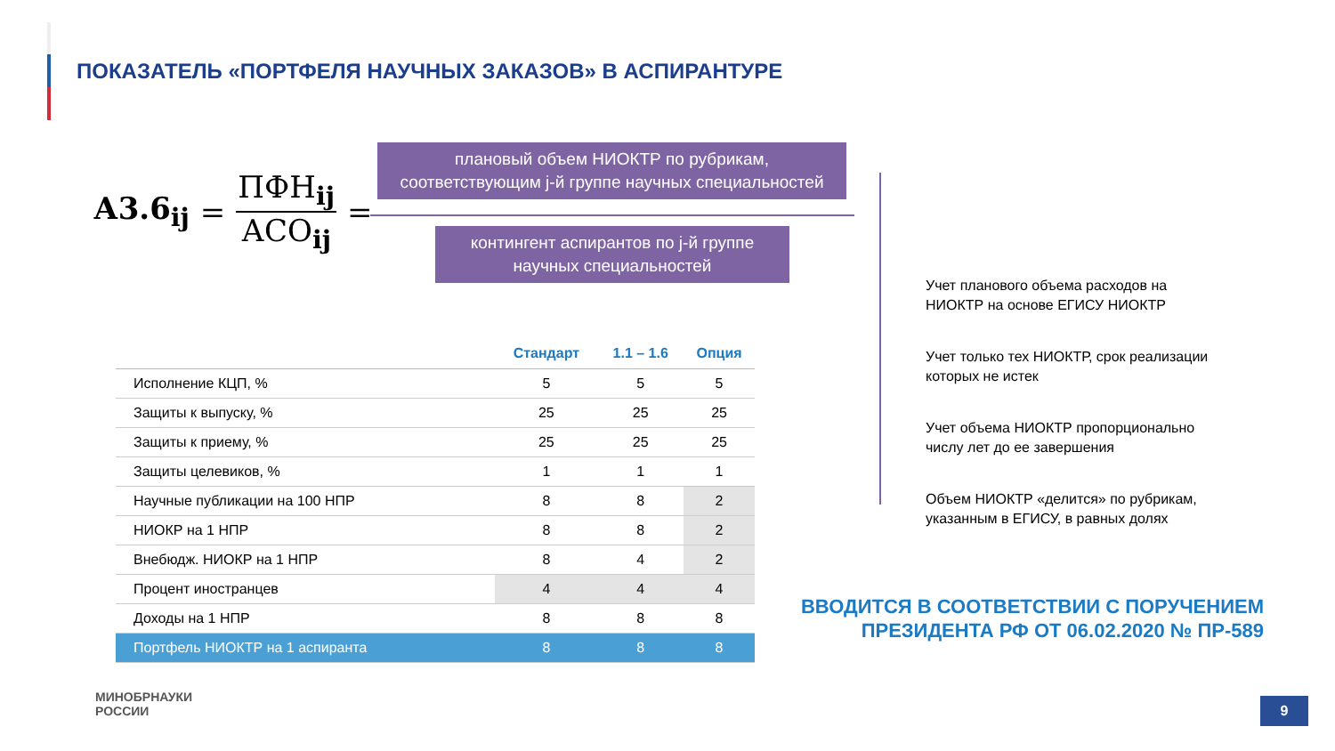ПОКАЗАТЕЛЬ «ПОРТФЕЛЯ НАУЧНЫХ ЗАКАЗОВ» В АСПИРАНТУРЕ
А3.6<sub>ij</sub> = ПФН<sub>ij</sub> АСО<sub>ij</sub> =
плановый объем НИОКТР по рубрикам, соответствующим j-й группе научных специальностей
контингент аспирантов по j-й группе научных специальностей
Учет планового объема расходов на НИОКТР на основе ЕГИСУ НИОКТР
Учет только тех НИОКТР, срок реализации которых не истек
Учет объема НИОКТР пропорционально числу лет до ее завершения
Объем НИОКТР «делится» по рубрикам, указанным в ЕГИСУ, в равных долях
| | Стандарт | 1.1 – 1.6 | Опция |
| --- | --- | --- | --- |
| Исполнение КЦП, % | 5 | 5 | 5 |
| Защиты к выпуску, % | 25 | 25 | 25 |
| Защиты к приему, % | 25 | 25 | 25 |
| Защиты целевиков, % | 1 | 1 | 1 |
| Научные публикации на 100 НПР | 8 | 8 | 2 |
| НИОКР на 1 НПР | 8 | 8 | 2 |
| Внебюдж. НИОКР на 1 НПР | 8 | 4 | 2 |
| Процент иностранцев | 4 | 4 | 4 |
| Доходы на 1 НПР | 8 | 8 | 8 |
| Портфель НИОКТР на 1 аспиранта | 8 | 8 | 8 |
ВВОДИТСЯ В СООТВЕТСТВИИ С ПОРУЧЕНИЕМ
ПРЕЗИДЕНТА РФ ОТ 06.02.2020 № ПР-589
МИНОБРНАУКИ
РОССИИ
9